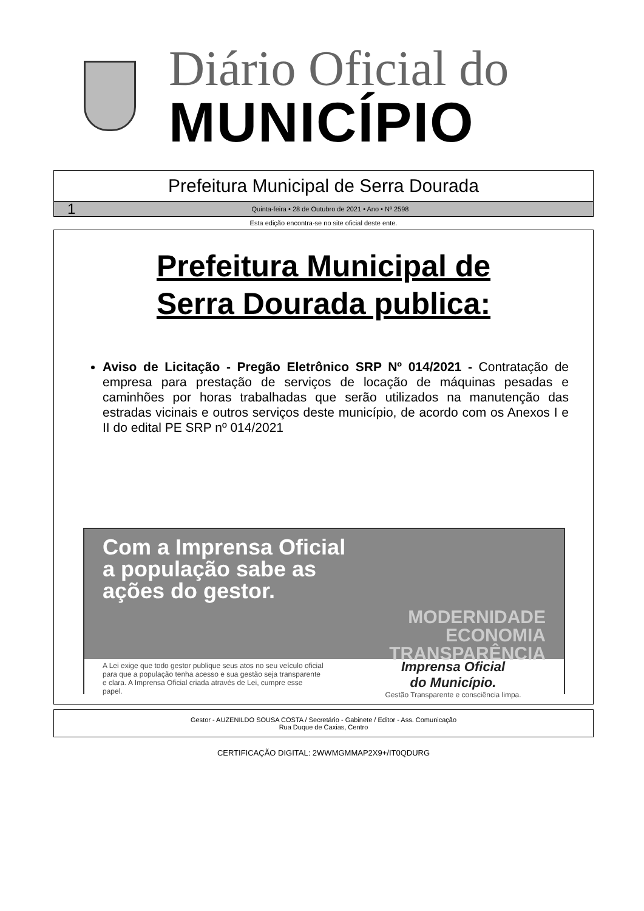Diário Oficial do
MUNICÍPIO
Prefeitura Municipal de Serra Dourada
1 Quinta-feira • 28 de Outubro de 2021 • Ano • Nº 2598
Esta edição encontra-se no site oficial deste ente.
Prefeitura Municipal de
Serra Dourada publica:
Aviso de Licitação - Pregão Eletrônico SRP Nº 014/2021 - Contratação de empresa para prestação de serviços de locação de máquinas pesadas e caminhões por horas trabalhadas que serão utilizados na manutenção das estradas vicinais e outros serviços deste município, de acordo com os Anexos I e II do edital PE SRP nº 014/2021
Com a Imprensa Oficial
a população sabe as
ações do gestor.
MODERNIDADE
ECONOMIA
TRANSPARÊNCIA
A Lei exige que todo gestor publique seus atos no seu veículo oficial para que a população tenha acesso e sua gestão seja transparente e clara. A Imprensa Oficial criada através de Lei, cumpre esse papel.
Imprensa Oficial
do Município.
Gestão Transparente e consciência limpa.
Gestor - AUZENILDO SOUSA COSTA / Secretário - Gabinete / Editor - Ass. Comunicação
Rua Duque de Caxias, Centro
CERTIFICAÇÃO DIGITAL: 2WWMGMMAP2X9+/IT0QDURG